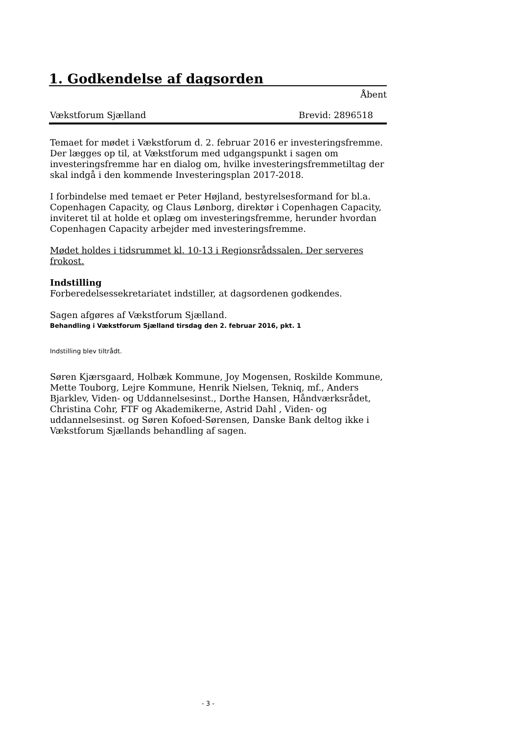1. Godkendelse af dagsorden
Åbent
Vækstforum Sjælland Brevid: 2896518
Temaet for mødet i Vækstforum d. 2. februar 2016 er investeringsfremme. Der lægges op til, at Vækstforum med udgangspunkt i sagen om investeringsfremme har en dialog om, hvilke investeringsfremmetiltag der skal indgå i den kommende Investeringsplan 2017-2018.
I forbindelse med temaet er Peter Højland, bestyrelsesformand for bl.a. Copenhagen Capacity, og Claus Lønborg, direktør i Copenhagen Capacity, inviteret til at holde et oplæg om investeringsfremme, herunder hvordan Copenhagen Capacity arbejder med investeringsfremme.
Mødet holdes i tidsrummet kl. 10-13 i Regionsrådssalen. Der serveres frokost.
Indstilling
Forberedelsessekretariatet indstiller, at dagsordenen godkendes.
Sagen afgøres af Vækstforum Sjælland.
Behandling i Vækstforum Sjælland tirsdag den 2. februar 2016, pkt. 1
Indstilling blev tiltrådt.
Søren Kjærsgaard, Holbæk Kommune, Joy Mogensen, Roskilde Kommune, Mette Touborg, Lejre Kommune, Henrik Nielsen, Tekniq, mf., Anders Bjarklev, Viden- og Uddannelsesinst., Dorthe Hansen, Håndværksrådet, Christina Cohr, FTF og Akademikerne, Astrid Dahl , Viden- og uddannelsesinst. og Søren Kofoed-Sørensen, Danske Bank deltog ikke i Vækstforum Sjællands behandling af sagen.
- 3 -